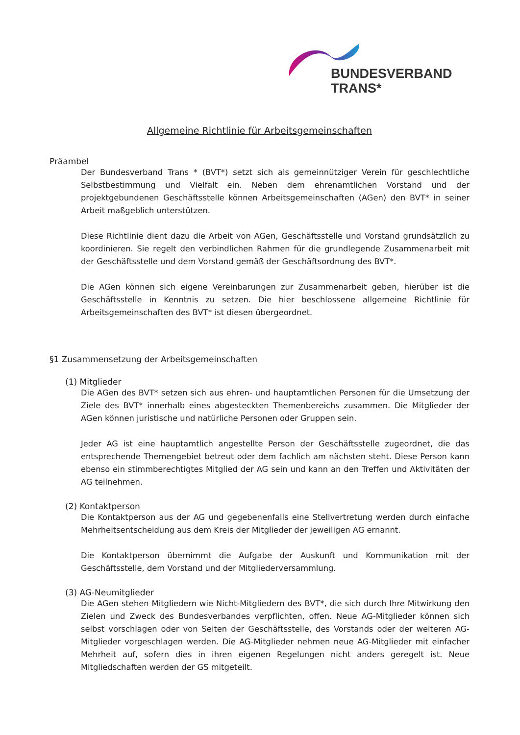BUNDESVERBAND
TRANS*
Allgemeine Richtlinie für Arbeitsgemeinschaften
Präambel
Der Bundesverband Trans * (BVT*) setzt sich als gemeinnütziger Verein für geschlechtliche Selbstbestimmung und Vielfalt ein. Neben dem ehrenamtlichen Vorstand und der projektgebundenen Geschäftsstelle können Arbeitsgemeinschaften (AGen) den BVT* in seiner Arbeit maßgeblich unterstützen.
Diese Richtlinie dient dazu die Arbeit von AGen, Geschäftsstelle und Vorstand grundsätzlich zu koordinieren. Sie regelt den verbindlichen Rahmen für die grundlegende Zusammenarbeit mit der Geschäftsstelle und dem Vorstand gemäß der Geschäftsordnung des BVT*.
Die AGen können sich eigene Vereinbarungen zur Zusammenarbeit geben, hierüber ist die Geschäftsstelle in Kenntnis zu setzen. Die hier beschlossene allgemeine Richtlinie für Arbeitsgemeinschaften des BVT* ist diesen übergeordnet.
§1 Zusammensetzung der Arbeitsgemeinschaften
(1) Mitglieder
Die AGen des BVT* setzen sich aus ehren- und hauptamtlichen Personen für die Umsetzung der Ziele des BVT* innerhalb eines abgesteckten Themenbereichs zusammen. Die Mitglieder der AGen können juristische und natürliche Personen oder Gruppen sein.
Jeder AG ist eine hauptamtlich angestellte Person der Geschäftsstelle zugeordnet, die das entsprechende Themengebiet betreut oder dem fachlich am nächsten steht. Diese Person kann ebenso ein stimmberechtigtes Mitglied der AG sein und kann an den Treffen und Aktivitäten der AG teilnehmen.
(2) Kontaktperson
Die Kontaktperson aus der AG und gegebenenfalls eine Stellvertretung werden durch einfache Mehrheitsentscheidung aus dem Kreis der Mitglieder der jeweiligen AG ernannt.
Die Kontaktperson übernimmt die Aufgabe der Auskunft und Kommunikation mit der Geschäftsstelle, dem Vorstand und der Mitgliederversammlung.
(3) AG-Neumitglieder
Die AGen stehen Mitgliedern wie Nicht-Mitgliedern des BVT*, die sich durch Ihre Mitwirkung den Zielen und Zweck des Bundesverbandes verpflichten, offen. Neue AG-Mitglieder können sich selbst vorschlagen oder von Seiten der Geschäftsstelle, des Vorstands oder der weiteren AG-Mitglieder vorgeschlagen werden. Die AG-Mitglieder nehmen neue AG-Mitglieder mit einfacher Mehrheit auf, sofern dies in ihren eigenen Regelungen nicht anders geregelt ist. Neue Mitgliedschaften werden der GS mitgeteilt.